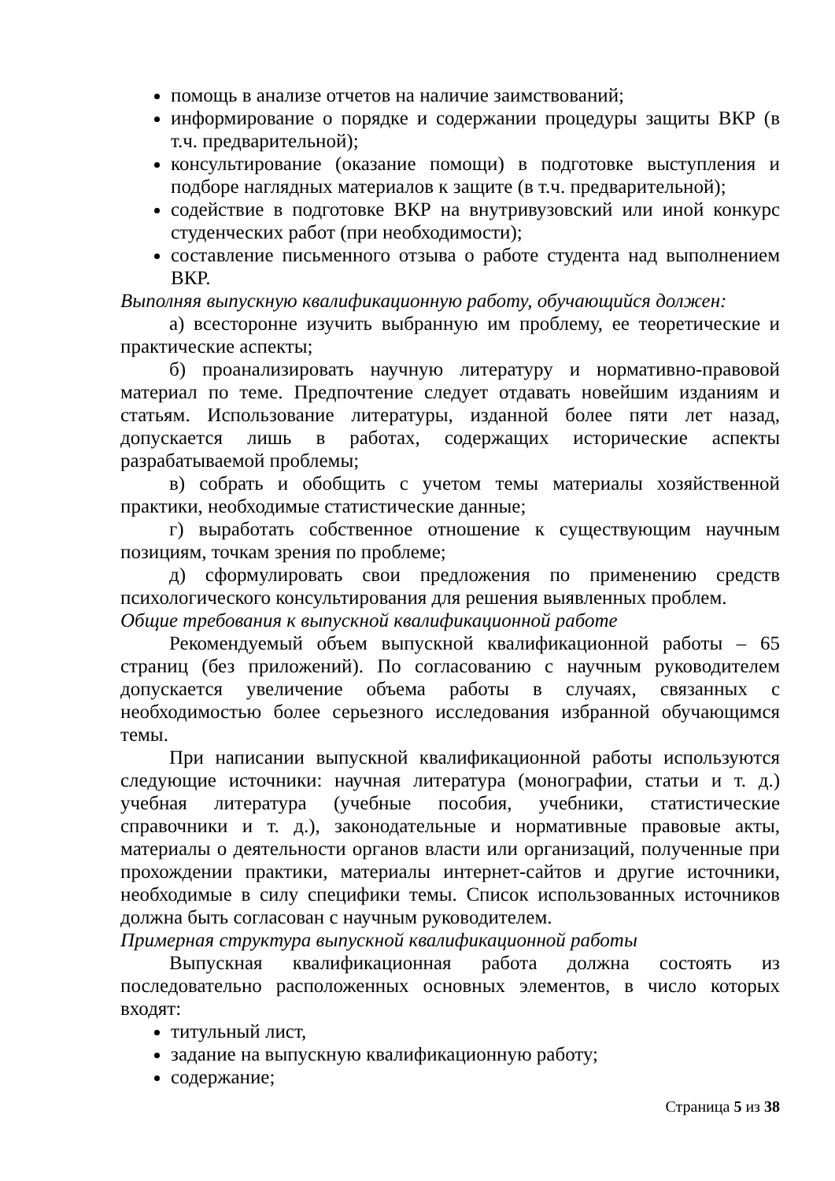помощь в анализе отчетов на наличие заимствований;
информирование о порядке и содержании процедуры защиты ВКР (в т.ч. предварительной);
консультирование (оказание помощи) в подготовке выступления и подборе наглядных материалов к защите (в т.ч. предварительной);
содействие в подготовке ВКР на внутривузовский или иной конкурс студенческих работ (при необходимости);
составление письменного отзыва о работе студента над выполнением ВКР.
Выполняя выпускную квалификационную работу, обучающийся должен:
а) всесторонне изучить выбранную им проблему, ее теоретические и практические аспекты;
б) проанализировать научную литературу и нормативно-правовой материал по теме. Предпочтение следует отдавать новейшим изданиям и статьям. Использование литературы, изданной более пяти лет назад, допускается лишь в работах, содержащих исторические аспекты разрабатываемой проблемы;
в) собрать и обобщить с учетом темы материалы хозяйственной практики, необходимые статистические данные;
г) выработать собственное отношение к существующим научным позициям, точкам зрения по проблеме;
д) сформулировать свои предложения по применению средств психологического консультирования для решения выявленных проблем.
Общие требования к выпускной квалификационной работе
Рекомендуемый объем выпускной квалификационной работы – 65 страниц (без приложений). По согласованию с научным руководителем допускается увеличение объема работы в случаях, связанных с необходимостью более серьезного исследования избранной обучающимся темы.
При написании выпускной квалификационной работы используются следующие источники: научная литература (монографии, статьи и т. д.) учебная литература (учебные пособия, учебники, статистические справочники и т. д.), законодательные и нормативные правовые акты, материалы о деятельности органов власти или организаций, полученные при прохождении практики, материалы интернет-сайтов и другие источники, необходимые в силу специфики темы. Список использованных источников должна быть согласован с научным руководителем.
Примерная структура выпускной квалификационной работы
Выпускная квалификационная работа должна состоять из последовательно расположенных основных элементов, в число которых входят:
титульный лист,
задание на выпускную квалификационную работу;
содержание;
Страница 5 из 38